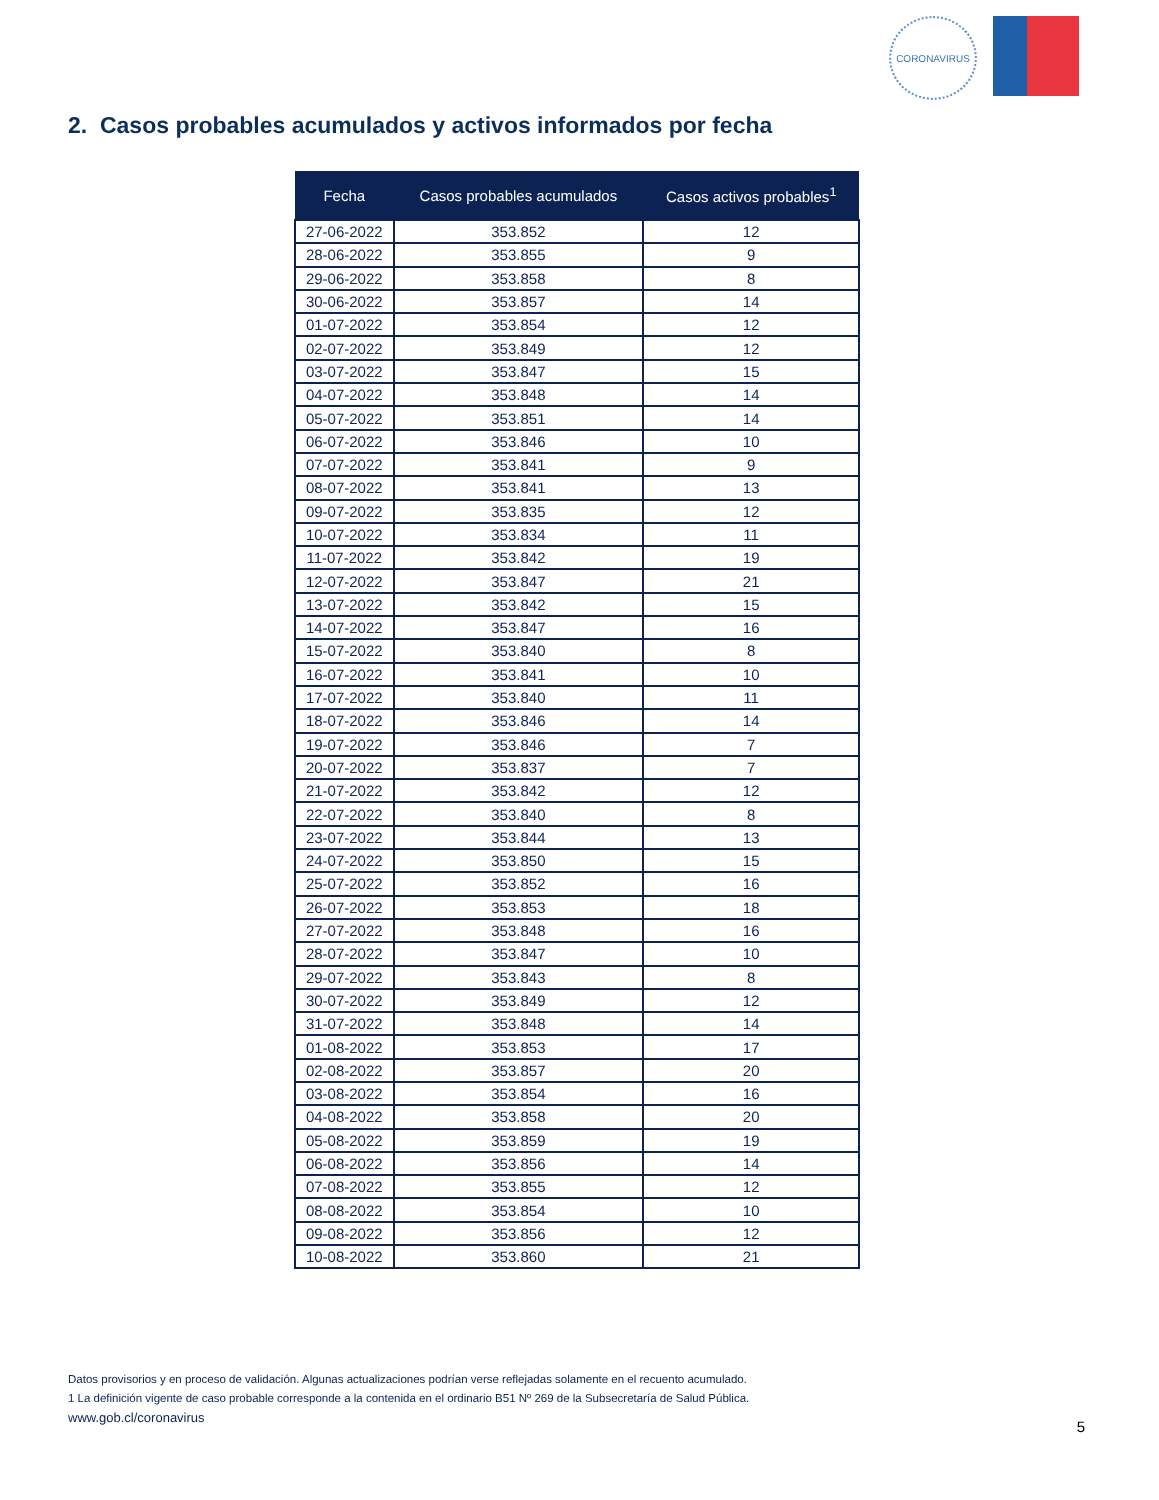CORONAVIRUS
2. Casos probables acumulados y activos informados por fecha
| Fecha | Casos probables acumulados | Casos activos probables<sup>1</sup> |
| --- | --- | --- |
| 27-06-2022 | 353.852 | 12 |
| 28-06-2022 | 353.855 | 9 |
| 29-06-2022 | 353.858 | 8 |
| 30-06-2022 | 353.857 | 14 |
| 01-07-2022 | 353.854 | 12 |
| 02-07-2022 | 353.849 | 12 |
| 03-07-2022 | 353.847 | 15 |
| 04-07-2022 | 353.848 | 14 |
| 05-07-2022 | 353.851 | 14 |
| 06-07-2022 | 353.846 | 10 |
| 07-07-2022 | 353.841 | 9 |
| 08-07-2022 | 353.841 | 13 |
| 09-07-2022 | 353.835 | 12 |
| 10-07-2022 | 353.834 | 11 |
| 11-07-2022 | 353.842 | 19 |
| 12-07-2022 | 353.847 | 21 |
| 13-07-2022 | 353.842 | 15 |
| 14-07-2022 | 353.847 | 16 |
| 15-07-2022 | 353.840 | 8 |
| 16-07-2022 | 353.841 | 10 |
| 17-07-2022 | 353.840 | 11 |
| 18-07-2022 | 353.846 | 14 |
| 19-07-2022 | 353.846 | 7 |
| 20-07-2022 | 353.837 | 7 |
| 21-07-2022 | 353.842 | 12 |
| 22-07-2022 | 353.840 | 8 |
| 23-07-2022 | 353.844 | 13 |
| 24-07-2022 | 353.850 | 15 |
| 25-07-2022 | 353.852 | 16 |
| 26-07-2022 | 353.853 | 18 |
| 27-07-2022 | 353.848 | 16 |
| 28-07-2022 | 353.847 | 10 |
| 29-07-2022 | 353.843 | 8 |
| 30-07-2022 | 353.849 | 12 |
| 31-07-2022 | 353.848 | 14 |
| 01-08-2022 | 353.853 | 17 |
| 02-08-2022 | 353.857 | 20 |
| 03-08-2022 | 353.854 | 16 |
| 04-08-2022 | 353.858 | 20 |
| 05-08-2022 | 353.859 | 19 |
| 06-08-2022 | 353.856 | 14 |
| 07-08-2022 | 353.855 | 12 |
| 08-08-2022 | 353.854 | 10 |
| 09-08-2022 | 353.856 | 12 |
| 10-08-2022 | 353.860 | 21 |
Datos provisorios y en proceso de validación. Algunas actualizaciones podrían verse reflejadas solamente en el recuento acumulado.
1 La definición vigente de caso probable corresponde a la contenida en el ordinario B51 Nº 269 de la Subsecretaría de Salud Pública.
www.gob.cl/coronavirus
5